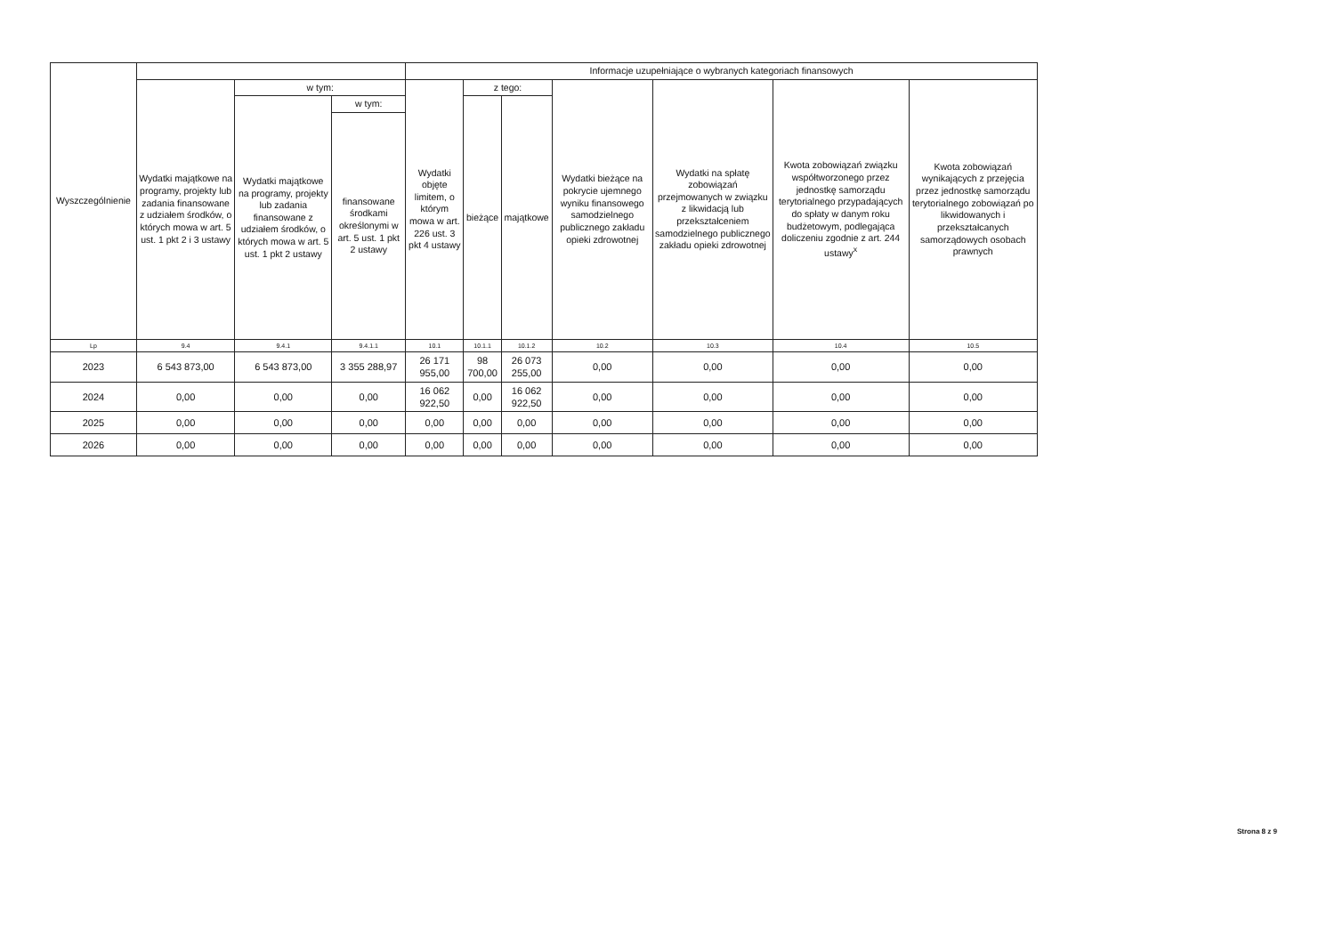| Wyszczególnienie | | | | Informacje uzupełniające o wybranych kategoriach finansowych | | | | | | |
| --- | --- | --- | --- | --- | --- | --- | --- | --- | --- | --- |
| | Wydatki majątkowe na programy, projekty lub zadania finansowane z udziałem środków, o których mowa w art. 5 ust. 1 pkt 2 i 3 ustawy | w tym: | | Wydatki objęte limitem, o którym mowa w art. 226 ust. 3 pkt 4 ustawy | z tego: | | Wydatki bieżące na pokrycie ujemnego wyniku finansowego samodzielnego publicznego zakładu opieki zdrowotnej | Wydatki na spłatę zobowiązań przejmowanych w związku z likwidacją lub przekształceniem samodzielnego publicznego zakładu opieki zdrowotnej | Kwota zobowiązań związku współtworzonego przez jednostkę samorządu terytorialnego przypadających do spłaty w danym roku budżetowym, podlegająca doliczeniu zgodnie z art. 244 ustawy<sup>x</sup> | Kwota zobowiązań wynikających z przejęcia przez jednostkę samorządu terytorialnego zobowiązań po likwidowanych i przekształcanych samorządowych osobach prawnych |
| | | Wydatki majątkowe na programy, projekty lub zadania finansowane z udziałem środków, o których mowa w art. 5 ust. 1 pkt 2 ustawy | w tym: | | bieżące | majątkowe | | | | |
| | | | finansowane środkami określonymi w art. 5 ust. 1 pkt 2 ustawy | | | | | | | |
| Lp | 9.4 | 9.4.1 | 9.4.1.1 | 10.1 | 10.1.1 | 10.1.2 | 10.2 | 10.3 | 10.4 | 10.5 |
| 2023 | 6 543 873,00 | 6 543 873,00 | 3 355 288,97 | 26 171 955,00 | 98 700,00 | 26 073 255,00 | 0,00 | 0,00 | 0,00 | 0,00 |
| 2024 | 0,00 | 0,00 | 0,00 | 16 062 922,50 | 0,00 | 16 062 922,50 | 0,00 | 0,00 | 0,00 | 0,00 |
| 2025 | 0,00 | 0,00 | 0,00 | 0,00 | 0,00 | 0,00 | 0,00 | 0,00 | 0,00 | 0,00 |
| 2026 | 0,00 | 0,00 | 0,00 | 0,00 | 0,00 | 0,00 | 0,00 | 0,00 | 0,00 | 0,00 |
Strona 8 z 9